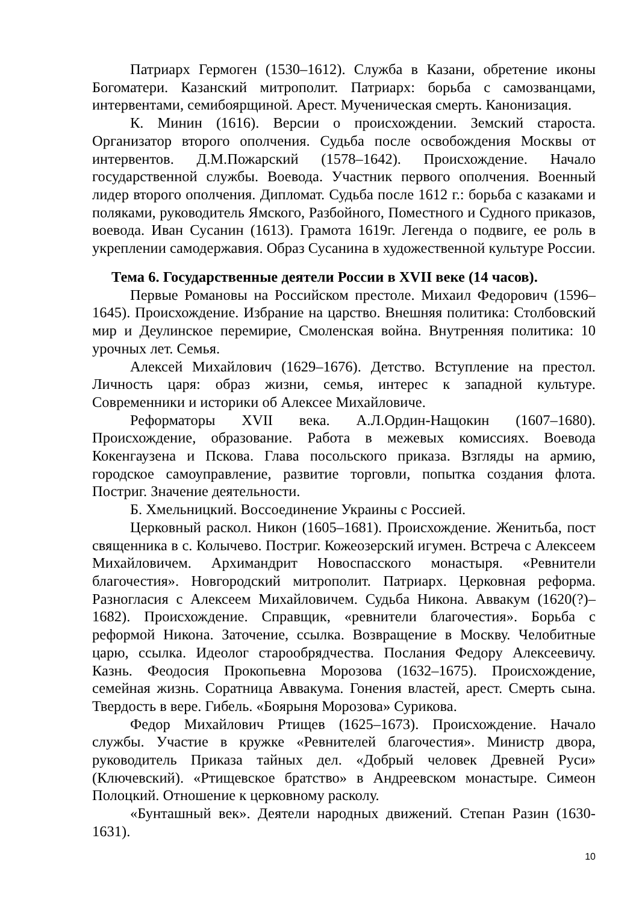Патриарх Гермоген (1530–1612). Служба в Казани, обретение иконы Богоматери. Казанский митрополит. Патриарх: борьба с самозванцами, интервентами, семибоярщиной. Арест. Мученическая смерть. Канонизация.
К. Минин (1616). Версии о происхождении. Земский староста. Организатор второго ополчения. Судьба после освобождения Москвы от интервентов. Д.М.Пожарский (1578–1642). Происхождение. Начало государственной службы. Воевода. Участник первого ополчения. Военный лидер второго ополчения. Дипломат. Судьба после 1612 г.: борьба с казаками и поляками, руководитель Ямского, Разбойного, Поместного и Судного приказов, воевода. Иван Сусанин (1613). Грамота 1619г. Легенда о подвиге, ее роль в укреплении самодержавия. Образ Сусанина в художественной культуре России.
Тема 6. Государственные деятели России в XVII веке (14 часов).
Первые Романовы на Российском престоле. Михаил Федорович (1596–1645). Происхождение. Избрание на царство. Внешняя политика: Столбовский мир и Деулинское перемирие, Смоленская война. Внутренняя политика: 10 урочных лет. Семья.
Алексей Михайлович (1629–1676). Детство. Вступление на престол. Личность царя: образ жизни, семья, интерес к западной культуре. Современники и историки об Алексее Михайловиче.
Реформаторы XVII века. А.Л.Ордин-Нащокин (1607–1680). Происхождение, образование. Работа в межевых комиссиях. Воевода Кокенгаузена и Пскова. Глава посольского приказа. Взгляды на армию, городское самоуправление, развитие торговли, попытка создания флота. Постриг. Значение деятельности.
Б. Хмельницкий. Воссоединение Украины с Россией.
Церковный раскол. Никон (1605–1681). Происхождение. Женитьба, пост священника в с. Колычево. Постриг. Кожеозерский игумен. Встреча с Алексеем Михайловичем. Архимандрит Новоспасского монастыря. «Ревнители благочестия». Новгородский митрополит. Патриарх. Церковная реформа. Разногласия с Алексеем Михайловичем. Судьба Никона. Аввакум (1620(?)–1682). Происхождение. Справщик, «ревнители благочестия». Борьба с реформой Никона. Заточение, ссылка. Возвращение в Москву. Челобитные царю, ссылка. Идеолог старообрядчества. Послания Федору Алексеевичу. Казнь. Феодосия Прокопьевна Морозова (1632–1675). Происхождение, семейная жизнь. Соратница Аввакума. Гонения властей, арест. Смерть сына. Твердость в вере. Гибель. «Боярыня Морозова» Сурикова.
Федор Михайлович Ртищев (1625–1673). Происхождение. Начало службы. Участие в кружке «Ревнителей благочестия». Министр двора, руководитель Приказа тайных дел. «Добрый человек Древней Руси» (Ключевский). «Ртищевское братство» в Андреевском монастыре. Симеон Полоцкий. Отношение к церковному расколу.
«Бунташный век». Деятели народных движений. Степан Разин (1630-1631).
10